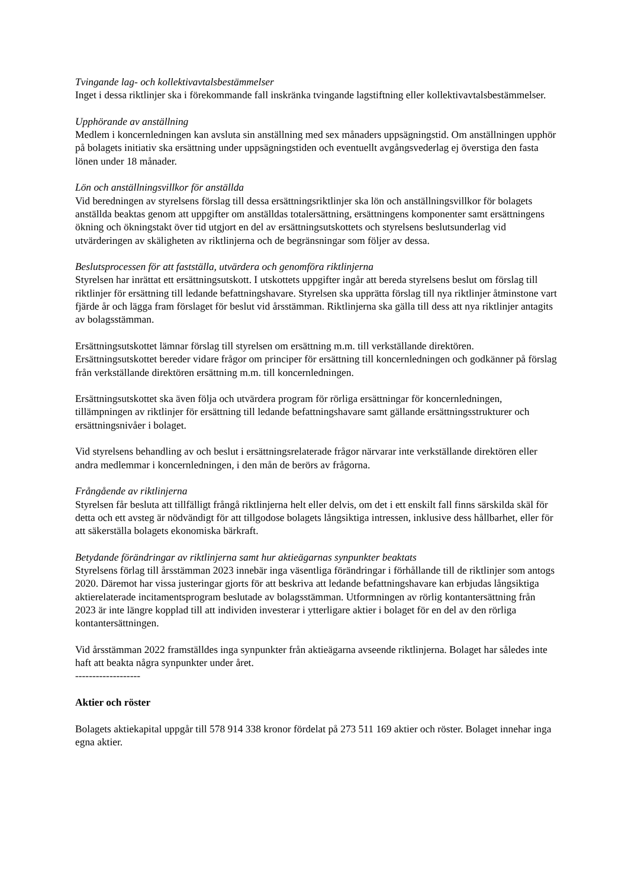Tvingande lag- och kollektivavtalsbestämmelser
Inget i dessa riktlinjer ska i förekommande fall inskränka tvingande lagstiftning eller kollektivavtalsbestämmelser.
Upphörande av anställning
Medlem i koncernledningen kan avsluta sin anställning med sex månaders uppsägningstid. Om anställningen upphör på bolagets initiativ ska ersättning under uppsägningstiden och eventuellt avgångsvederlag ej överstiga den fasta lönen under 18 månader.
Lön och anställningsvillkor för anställda
Vid beredningen av styrelsens förslag till dessa ersättningsriktlinjer ska lön och anställningsvillkor för bolagets anställda beaktas genom att uppgifter om anställdas totalersättning, ersättningens komponenter samt ersättningens ökning och ökningstakt över tid utgjort en del av ersättningsutskottets och styrelsens beslutsunderlag vid utvärderingen av skäligheten av riktlinjerna och de begränsningar som följer av dessa.
Beslutsprocessen för att fastställa, utvärdera och genomföra riktlinjerna
Styrelsen har inrättat ett ersättningsutskott. I utskottets uppgifter ingår att bereda styrelsens beslut om förslag till riktlinjer för ersättning till ledande befattningshavare. Styrelsen ska upprätta förslag till nya riktlinjer åtminstone vart fjärde år och lägga fram förslaget för beslut vid årsstämman. Riktlinjerna ska gälla till dess att nya riktlinjer antagits av bolagsstämman.
Ersättningsutskottet lämnar förslag till styrelsen om ersättning m.m. till verkställande direktören. Ersättningsutskottet bereder vidare frågor om principer för ersättning till koncernledningen och godkänner på förslag från verkställande direktören ersättning m.m. till koncernledningen.
Ersättningsutskottet ska även följa och utvärdera program för rörliga ersättningar för koncernledningen, tillämpningen av riktlinjer för ersättning till ledande befattningshavare samt gällande ersättningsstrukturer och ersättningsnivåer i bolaget.
Vid styrelsens behandling av och beslut i ersättningsrelaterade frågor närvarar inte verkställande direktören eller andra medlemmar i koncernledningen, i den mån de berörs av frågorna.
Frångående av riktlinjerna
Styrelsen får besluta att tillfälligt frångå riktlinjerna helt eller delvis, om det i ett enskilt fall finns särskilda skäl för detta och ett avsteg är nödvändigt för att tillgodose bolagets långsiktiga intressen, inklusive dess hållbarhet, eller för att säkerställa bolagets ekonomiska bärkraft.
Betydande förändringar av riktlinjerna samt hur aktieägarnas synpunkter beaktats
Styrelsens förlag till årsstämman 2023 innebär inga väsentliga förändringar i förhållande till de riktlinjer som antogs 2020. Däremot har vissa justeringar gjorts för att beskriva att ledande befattningshavare kan erbjudas långsiktiga aktierelaterade incitamentsprogram beslutade av bolagsstämman. Utformningen av rörlig kontantersättning från 2023 är inte längre kopplad till att individen investerar i ytterligare aktier i bolaget för en del av den rörliga kontantersättningen.
Vid årsstämman 2022 framställdes inga synpunkter från aktieägarna avseende riktlinjerna. Bolaget har således inte haft att beakta några synpunkter under året.
-------------------
Aktier och röster
Bolagets aktiekapital uppgår till 578 914 338 kronor fördelat på 273 511 169 aktier och röster. Bolaget innehar inga egna aktier.